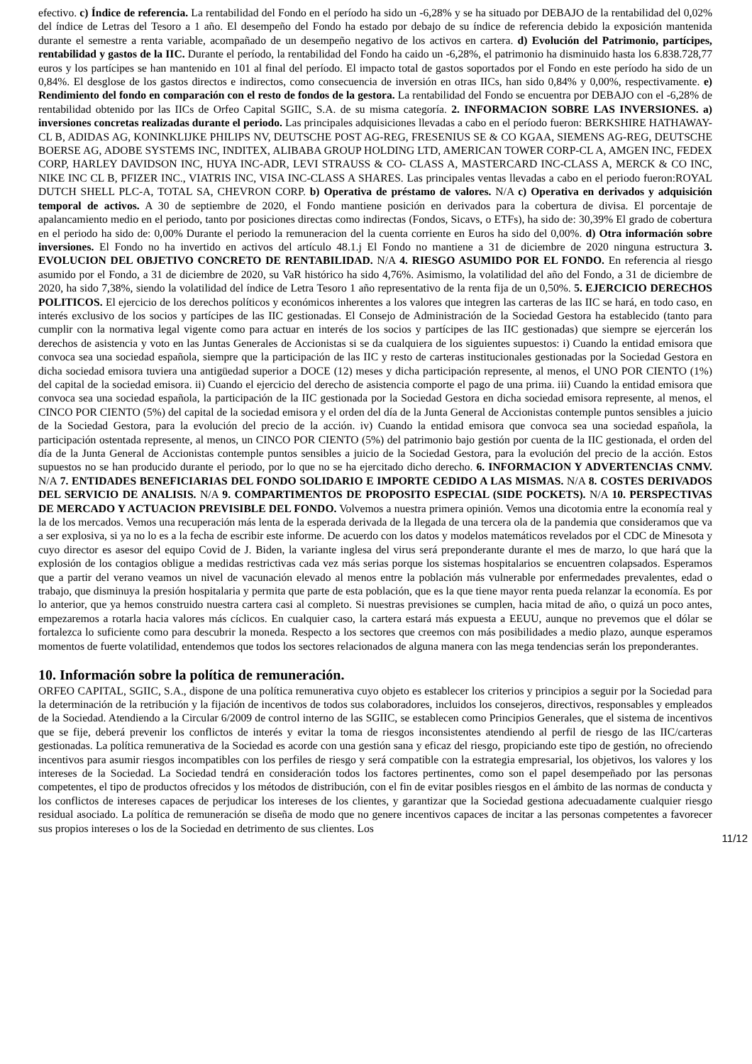efectivo. c) Índice de referencia. La rentabilidad del Fondo en el período ha sido un -6,28% y se ha situado por DEBAJO de la rentabilidad del 0,02% del índice de Letras del Tesoro a 1 año. El desempeño del Fondo ha estado por debajo de su índice de referencia debido la exposición mantenida durante el semestre a renta variable, acompañado de un desempeño negativo de los activos en cartera. d) Evolución del Patrimonio, partícipes, rentabilidad y gastos de la IIC. Durante el período, la rentabilidad del Fondo ha caido un -6,28%, el patrimonio ha disminuido hasta los 6.838.728,77 euros y los partícipes se han mantenido en 101 al final del período. El impacto total de gastos soportados por el Fondo en este período ha sido de un 0,84%. El desglose de los gastos directos e indirectos, como consecuencia de inversión en otras IICs, han sido 0,84% y 0,00%, respectivamente. e) Rendimiento del fondo en comparación con el resto de fondos de la gestora. La rentabilidad del Fondo se encuentra por DEBAJO con el -6,28% de rentabilidad obtenido por las IICs de Orfeo Capital SGIIC, S.A. de su misma categoría. 2. INFORMACION SOBRE LAS INVERSIONES. a) inversiones concretas realizadas durante el periodo. Las principales adquisiciones llevadas a cabo en el período fueron: BERKSHIRE HATHAWAY-CL B, ADIDAS AG, KONINKLIJKE PHILIPS NV, DEUTSCHE POST AG-REG, FRESENIUS SE & CO KGAA, SIEMENS AG-REG, DEUTSCHE BOERSE AG, ADOBE SYSTEMS INC, INDITEX, ALIBABA GROUP HOLDING LTD, AMERICAN TOWER CORP-CL A, AMGEN INC, FEDEX CORP, HARLEY DAVIDSON INC, HUYA INC-ADR, LEVI STRAUSS & CO- CLASS A, MASTERCARD INC-CLASS A, MERCK & CO INC, NIKE INC CL B, PFIZER INC., VIATRIS INC, VISA INC-CLASS A SHARES. Las principales ventas llevadas a cabo en el periodo fueron:ROYAL DUTCH SHELL PLC-A, TOTAL SA, CHEVRON CORP. b) Operativa de préstamo de valores. N/A c) Operativa en derivados y adquisición temporal de activos. A 30 de septiembre de 2020, el Fondo mantiene posición en derivados para la cobertura de divisa. El porcentaje de apalancamiento medio en el periodo, tanto por posiciones directas como indirectas (Fondos, Sicavs, o ETFs), ha sido de: 30,39% El grado de cobertura en el periodo ha sido de: 0,00% Durante el periodo la remuneracion del la cuenta corriente en Euros ha sido del 0,00%. d) Otra información sobre inversiones. El Fondo no ha invertido en activos del artículo 48.1.j El Fondo no mantiene a 31 de diciembre de 2020 ninguna estructura 3. EVOLUCION DEL OBJETIVO CONCRETO DE RENTABILIDAD. N/A 4. RIESGO ASUMIDO POR EL FONDO. En referencia al riesgo asumido por el Fondo, a 31 de diciembre de 2020, su VaR histórico ha sido 4,76%. Asimismo, la volatilidad del año del Fondo, a 31 de diciembre de 2020, ha sido 7,38%, siendo la volatilidad del índice de Letra Tesoro 1 año representativo de la renta fija de un 0,50%. 5. EJERCICIO DERECHOS POLITICOS. El ejercicio de los derechos políticos y económicos inherentes a los valores que integren las carteras de las IIC se hará, en todo caso, en interés exclusivo de los socios y partícipes de las IIC gestionadas. El Consejo de Administración de la Sociedad Gestora ha establecido (tanto para cumplir con la normativa legal vigente como para actuar en interés de los socios y partícipes de las IIC gestionadas) que siempre se ejercerán los derechos de asistencia y voto en las Juntas Generales de Accionistas si se da cualquiera de los siguientes supuestos: i) Cuando la entidad emisora que convoca sea una sociedad española, siempre que la participación de las IIC y resto de carteras institucionales gestionadas por la Sociedad Gestora en dicha sociedad emisora tuviera una antigüedad superior a DOCE (12) meses y dicha participación represente, al menos, el UNO POR CIENTO (1%) del capital de la sociedad emisora. ii) Cuando el ejercicio del derecho de asistencia comporte el pago de una prima. iii) Cuando la entidad emisora que convoca sea una sociedad española, la participación de la IIC gestionada por la Sociedad Gestora en dicha sociedad emisora represente, al menos, el CINCO POR CIENTO (5%) del capital de la sociedad emisora y el orden del día de la Junta General de Accionistas contemple puntos sensibles a juicio de la Sociedad Gestora, para la evolución del precio de la acción. iv) Cuando la entidad emisora que convoca sea una sociedad española, la participación ostentada represente, al menos, un CINCO POR CIENTO (5%) del patrimonio bajo gestión por cuenta de la IIC gestionada, el orden del día de la Junta General de Accionistas contemple puntos sensibles a juicio de la Sociedad Gestora, para la evolución del precio de la acción. Estos supuestos no se han producido durante el periodo, por lo que no se ha ejercitado dicho derecho. 6. INFORMACION Y ADVERTENCIAS CNMV. N/A 7. ENTIDADES BENEFICIARIAS DEL FONDO SOLIDARIO E IMPORTE CEDIDO A LAS MISMAS. N/A 8. COSTES DERIVADOS DEL SERVICIO DE ANALISIS. N/A 9. COMPARTIMENTOS DE PROPOSITO ESPECIAL (SIDE POCKETS). N/A 10. PERSPECTIVAS DE MERCADO Y ACTUACION PREVISIBLE DEL FONDO. Volvemos a nuestra primera opinión. Vemos una dicotomia entre la economía real y la de los mercados. Vemos una recuperación más lenta de la esperada derivada de la llegada de una tercera ola de la pandemia que consideramos que va a ser explosiva, si ya no lo es a la fecha de escribir este informe. De acuerdo con los datos y modelos matemáticos revelados por el CDC de Minesota y cuyo director es asesor del equipo Covid de J. Biden, la variante inglesa del virus será preponderante durante el mes de marzo, lo que hará que la explosión de los contagios obligue a medidas restrictivas cada vez más serias porque los sistemas hospitalarios se encuentren colapsados. Esperamos que a partir del verano veamos un nivel de vacunación elevado al menos entre la población más vulnerable por enfermedades prevalentes, edad o trabajo, que disminuya la presión hospitalaria y permita que parte de esta población, que es la que tiene mayor renta pueda relanzar la economía. Es por lo anterior, que ya hemos construido nuestra cartera casi al completo. Si nuestras previsiones se cumplen, hacia mitad de año, o quizá un poco antes, empezaremos a rotarla hacia valores más cíclicos. En cualquier caso, la cartera estará más expuesta a EEUU, aunque no prevemos que el dólar se fortalezca lo suficiente como para descubrir la moneda. Respecto a los sectores que creemos con más posibilidades a medio plazo, aunque esperamos momentos de fuerte volatilidad, entendemos que todos los sectores relacionados de alguna manera con las mega tendencias serán los preponderantes.
10. Información sobre la política de remuneración.
ORFEO CAPITAL, SGIIC, S.A., dispone de una política remunerativa cuyo objeto es establecer los criterios y principios a seguir por la Sociedad para la determinación de la retribución y la fijación de incentivos de todos sus colaboradores, incluidos los consejeros, directivos, responsables y empleados de la Sociedad. Atendiendo a la Circular 6/2009 de control interno de las SGIIC, se establecen como Principios Generales, que el sistema de incentivos que se fije, deberá prevenir los conflictos de interés y evitar la toma de riesgos inconsistentes atendiendo al perfil de riesgo de las IIC/carteras gestionadas. La política remunerativa de la Sociedad es acorde con una gestión sana y eficaz del riesgo, propiciando este tipo de gestión, no ofreciendo incentivos para asumir riesgos incompatibles con los perfiles de riesgo y será compatible con la estrategia empresarial, los objetivos, los valores y los intereses de la Sociedad. La Sociedad tendrá en consideración todos los factores pertinentes, como son el papel desempeñado por las personas competentes, el tipo de productos ofrecidos y los métodos de distribución, con el fin de evitar posibles riesgos en el ámbito de las normas de conducta y los conflictos de intereses capaces de perjudicar los intereses de los clientes, y garantizar que la Sociedad gestiona adecuadamente cualquier riesgo residual asociado. La política de remuneración se diseña de modo que no genere incentivos capaces de incitar a las personas competentes a favorecer sus propios intereses o los de la Sociedad en detrimento de sus clientes. Los
11/12